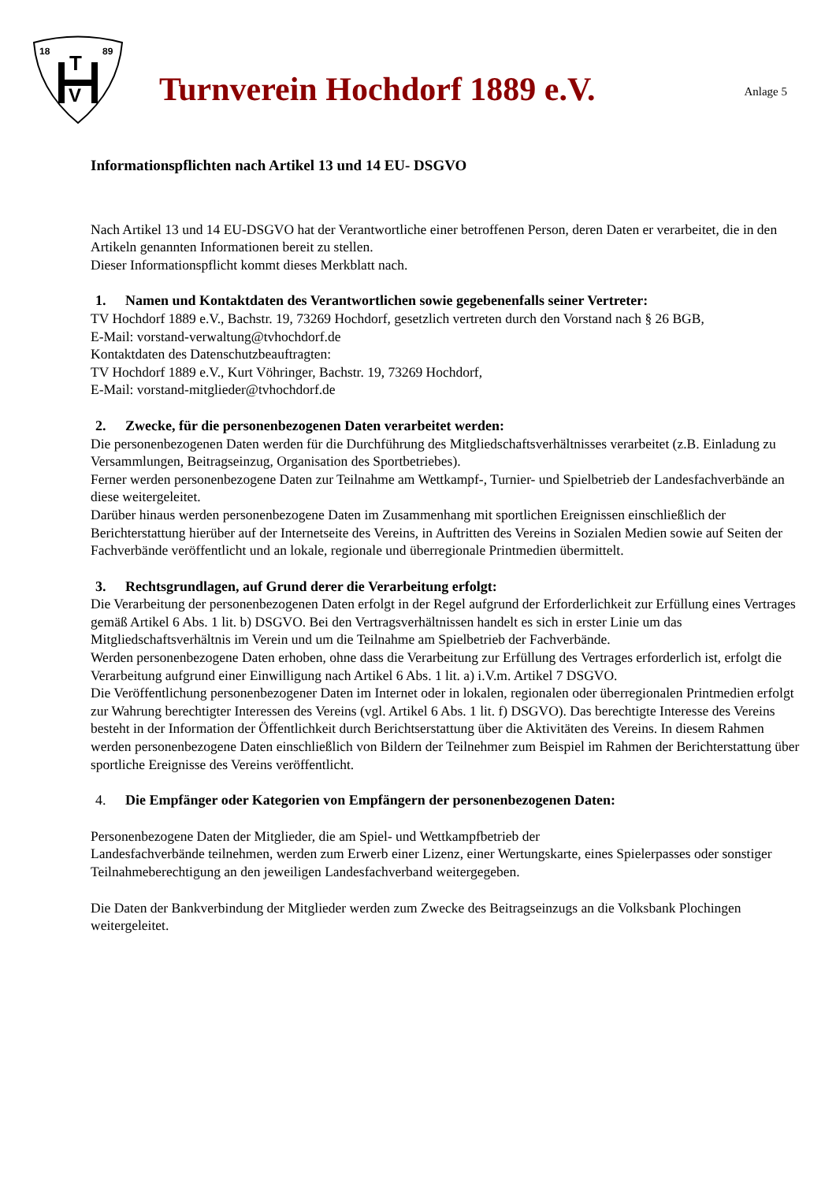18
89
T
V
Turnverein Hochdorf 1889 e.V.
Anlage 5
Informationspflichten nach Artikel 13 und 14 EU- DSGVO
Nach Artikel 13 und 14 EU-DSGVO hat der Verantwortliche einer betroffenen Person, deren Daten er verarbeitet, die in den Artikeln genannten Informationen bereit zu stellen.
Dieser Informationspflicht kommt dieses Merkblatt nach.
1. Namen und Kontaktdaten des Verantwortlichen sowie gegebenenfalls seiner Vertreter:
TV Hochdorf 1889 e.V., Bachstr. 19, 73269 Hochdorf, gesetzlich vertreten durch den Vorstand nach § 26 BGB,
E-Mail: vorstand-verwaltung@tvhochdorf.de
Kontaktdaten des Datenschutzbeauftragten:
TV Hochdorf 1889 e.V., Kurt Vöhringer, Bachstr. 19, 73269 Hochdorf,
E-Mail: vorstand-mitglieder@tvhochdorf.de
2. Zwecke, für die personenbezogenen Daten verarbeitet werden:
Die personenbezogenen Daten werden für die Durchführung des Mitgliedschaftsverhältnisses verarbeitet (z.B. Einladung zu Versammlungen, Beitragseinzug, Organisation des Sportbetriebes).
Ferner werden personenbezogene Daten zur Teilnahme am Wettkampf-, Turnier- und Spielbetrieb der Landesfachverbände an diese weitergeleitet.
Darüber hinaus werden personenbezogene Daten im Zusammenhang mit sportlichen Ereignissen einschließlich der Berichterstattung hierüber auf der Internetseite des Vereins, in Auftritten des Vereins in Sozialen Medien sowie auf Seiten der Fachverbände veröffentlicht und an lokale, regionale und überregionale Printmedien übermittelt.
3. Rechtsgrundlagen, auf Grund derer die Verarbeitung erfolgt:
Die Verarbeitung der personenbezogenen Daten erfolgt in der Regel aufgrund der Erforderlichkeit zur Erfüllung eines Vertrages gemäß Artikel 6 Abs. 1 lit. b) DSGVO. Bei den Vertragsverhältnissen handelt es sich in erster Linie um das Mitgliedschaftsverhältnis im Verein und um die Teilnahme am Spielbetrieb der Fachverbände.
Werden personenbezogene Daten erhoben, ohne dass die Verarbeitung zur Erfüllung des Vertrages erforderlich ist, erfolgt die Verarbeitung aufgrund einer Einwilligung nach Artikel 6 Abs. 1 lit. a) i.V.m. Artikel 7 DSGVO.
Die Veröffentlichung personenbezogener Daten im Internet oder in lokalen, regionalen oder überregionalen Printmedien erfolgt zur Wahrung berechtigter Interessen des Vereins (vgl. Artikel 6 Abs. 1 lit. f) DSGVO). Das berechtigte Interesse des Vereins besteht in der Information der Öffentlichkeit durch Berichtserstattung über die Aktivitäten des Vereins. In diesem Rahmen werden personenbezogene Daten einschließlich von Bildern der Teilnehmer zum Beispiel im Rahmen der Berichterstattung über sportliche Ereignisse des Vereins veröffentlicht.
4. Die Empfänger oder Kategorien von Empfängern der personenbezogenen Daten:
Personenbezogene Daten der Mitglieder, die am Spiel- und Wettkampfbetrieb der
Landesfachverbände teilnehmen, werden zum Erwerb einer Lizenz, einer Wertungskarte, eines Spielerpasses oder sonstiger Teilnahmeberechtigung an den jeweiligen Landesfachverband weitergegeben.
Die Daten der Bankverbindung der Mitglieder werden zum Zwecke des Beitragseinzugs an die Volksbank Plochingen weitergeleitet.